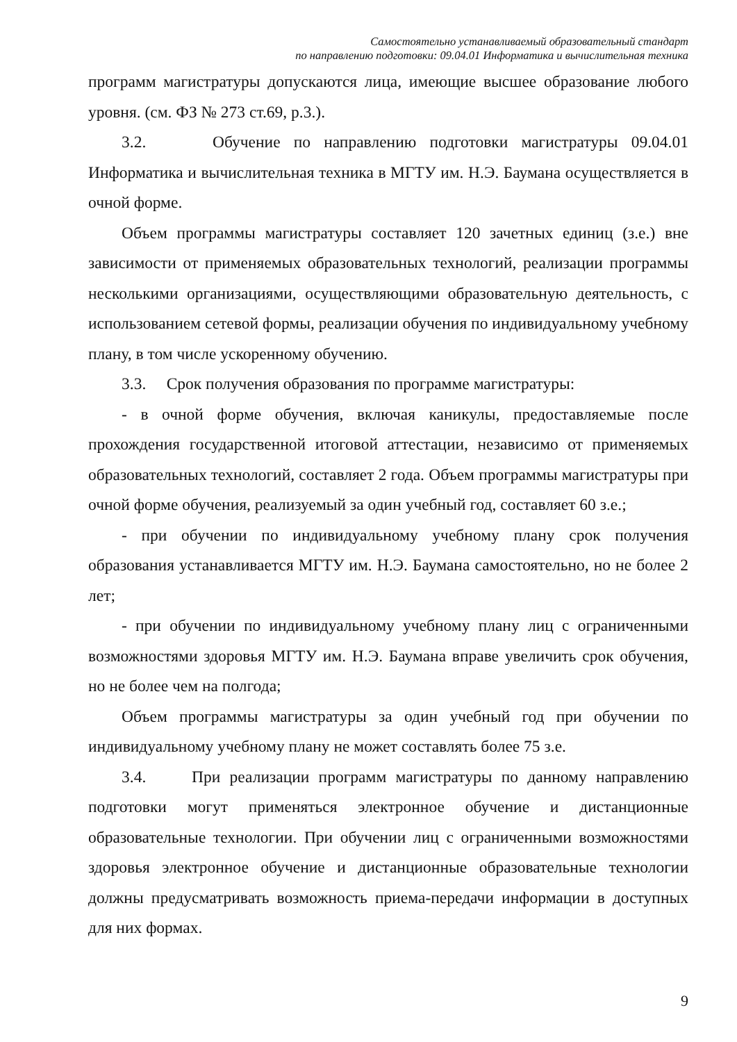Самостоятельно устанавливаемый образовательный стандарт
по направлению подготовки: 09.04.01 Информатика и вычислительная техника
программ магистратуры допускаются лица, имеющие высшее образование любого уровня. (см. ФЗ № 273 ст.69, р.3.).
3.2. Обучение по направлению подготовки магистратуры 09.04.01 Информатика и вычислительная техника в МГТУ им. Н.Э. Баумана осуществляется в очной форме.
Объем программы магистратуры составляет 120 зачетных единиц (з.е.) вне зависимости от применяемых образовательных технологий, реализации программы несколькими организациями, осуществляющими образовательную деятельность, с использованием сетевой формы, реализации обучения по индивидуальному учебному плану, в том числе ускоренному обучению.
3.3. Срок получения образования по программе магистратуры:
- в очной форме обучения, включая каникулы, предоставляемые после прохождения государственной итоговой аттестации, независимо от применяемых образовательных технологий, составляет 2 года. Объем программы магистратуры при очной форме обучения, реализуемый за один учебный год, составляет 60 з.е.;
- при обучении по индивидуальному учебному плану срок получения образования устанавливается МГТУ им. Н.Э. Баумана самостоятельно, но не более 2 лет;
- при обучении по индивидуальному учебному плану лиц с ограниченными возможностями здоровья МГТУ им. Н.Э. Баумана вправе увеличить срок обучения, но не более чем на полгода;
Объем программы магистратуры за один учебный год при обучении по индивидуальному учебному плану не может составлять более 75 з.е.
3.4. При реализации программ магистратуры по данному направлению подготовки могут применяться электронное обучение и дистанционные образовательные технологии. При обучении лиц с ограниченными возможностями здоровья электронное обучение и дистанционные образовательные технологии должны предусматривать возможность приема-передачи информации в доступных для них формах.
9